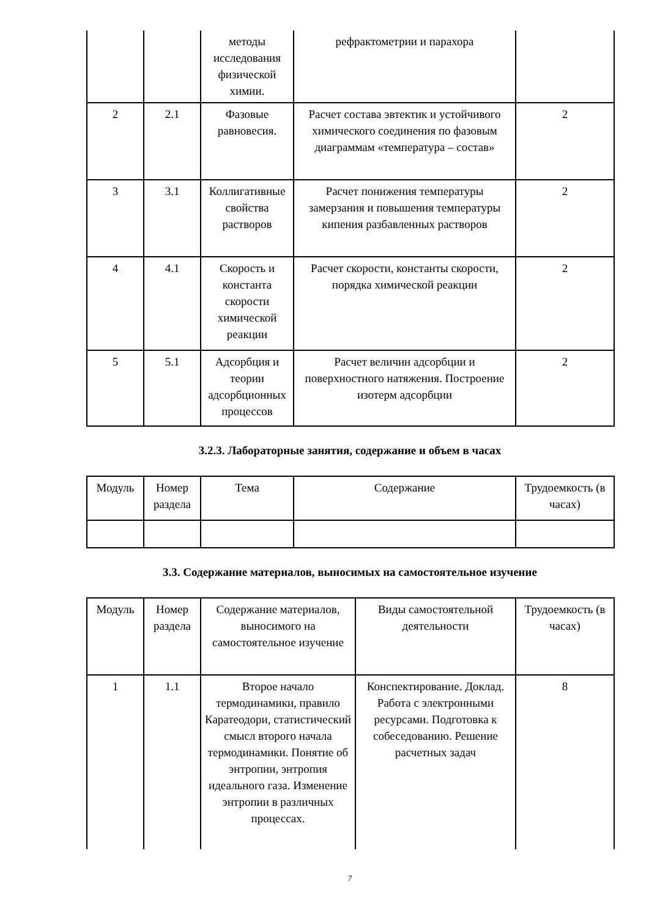| | | методы исследования физической химии. | рефрактометрии и парахора | |
| 2 | 2.1 | Фазовые равновесия. | Расчет состава эвтектик и устойчивого химического соединения по фазовым диаграммам «температура – состав» | 2 |
| 3 | 3.1 | Коллигативные свойства растворов | Расчет понижения температуры замерзания и повышения температуры кипения разбавленных растворов | 2 |
| 4 | 4.1 | Скорость и константа скорости химической реакции | Расчет скорости, константы скорости, порядка химической реакции | 2 |
| 5 | 5.1 | Адсорбция и теории адсорбционных процессов | Расчет величин адсорбции и поверхностного натяжения. Построение изотерм адсорбции | 2 |
3.2.3. Лабораторные занятия, содержание и объем в часах
| Модуль | Номер раздела | Тема | Содержание | Трудоемкость (в часах) |
3.3. Содержание материалов, выносимых на самостоятельное изучение
| Модуль | Номер раздела | Содержание материалов, выносимого на самостоятельное изучение | Виды самостоятельной деятельности | Трудоемкость (в часах) |
| 1 | 1.1 | Второе начало термодинамики, правило Каратеодори, статистический смысл второго начала термодинамики. Понятие об энтропии, энтропия идеального газа. Изменение энтропии в различных процессах. | Конспектирование. Доклад. Работа с электронными ресурсами. Подготовка к собеседованию. Решение расчетных задач | 8 |
7